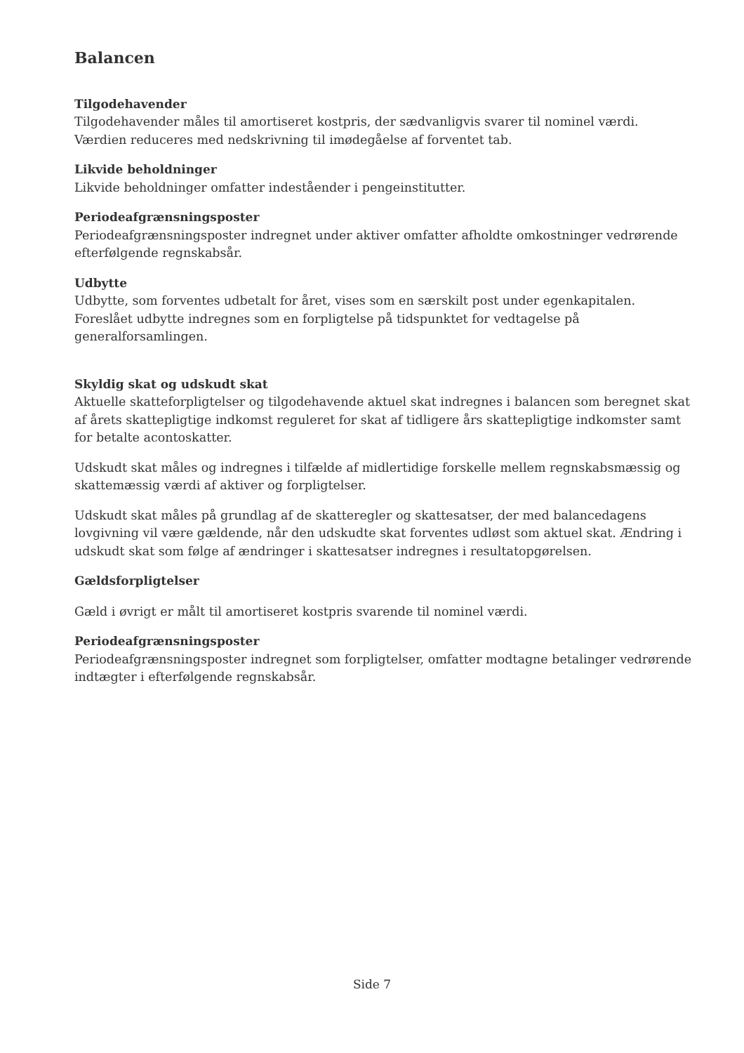Balancen
Tilgodehavender
Tilgodehavender måles til amortiseret kostpris, der sædvanligvis svarer til nominel værdi. Værdien reduceres med nedskrivning til imødegåelse af forventet tab.
Likvide beholdninger
Likvide beholdninger omfatter indeståender i pengeinstitutter.
Periodeafgrænsningsposter
Periodeafgrænsningsposter indregnet under aktiver omfatter afholdte omkostninger vedrørende efterfølgende regnskabsår.
Udbytte
Udbytte, som forventes udbetalt for året, vises som en særskilt post under egenkapitalen. Foreslået udbytte indregnes som en forpligtelse på tidspunktet for vedtagelse på generalforsamlingen.
Skyldig skat og udskudt skat
Aktuelle skatteforpligtelser og tilgodehavende aktuel skat indregnes i balancen som beregnet skat af årets skattepligtige indkomst reguleret for skat af tidligere års skattepligtige indkomster samt for betalte acontoskatter.
Udskudt skat måles og indregnes i tilfælde af midlertidige forskelle mellem regnskabsmæssig og skattemæssig værdi af aktiver og forpligtelser.
Udskudt skat måles på grundlag af de skatteregler og skattesatser, der med balancedagens lovgivning vil være gældende, når den udskudte skat forventes udløst som aktuel skat. Ændring i udskudt skat som følge af ændringer i skattesatser indregnes i resultatopgørelsen.
Gældsforpligtelser
Gæld i øvrigt er målt til amortiseret kostpris svarende til nominel værdi.
Periodeafgrænsningsposter
Periodeafgrænsningsposter indregnet som forpligtelser, omfatter modtagne betalinger vedrørende indtægter i efterfølgende regnskabsår.
Side 7